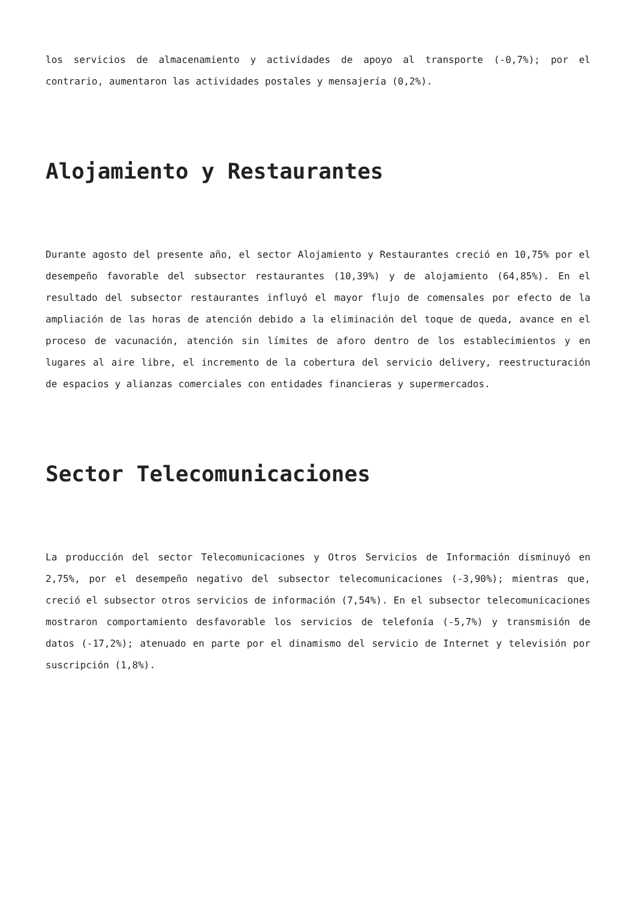los servicios de almacenamiento y actividades de apoyo al transporte (-0,7%); por el contrario, aumentaron las actividades postales y mensajería (0,2%).
Alojamiento y Restaurantes
Durante agosto del presente año, el sector Alojamiento y Restaurantes creció en 10,75% por el desempeño favorable del subsector restaurantes (10,39%) y de alojamiento (64,85%). En el resultado del subsector restaurantes influyó el mayor flujo de comensales por efecto de la ampliación de las horas de atención debido a la eliminación del toque de queda, avance en el proceso de vacunación, atención sin límites de aforo dentro de los establecimientos y en lugares al aire libre, el incremento de la cobertura del servicio delivery, reestructuración de espacios y alianzas comerciales con entidades financieras y supermercados.
Sector Telecomunicaciones
La producción del sector Telecomunicaciones y Otros Servicios de Información disminuyó en 2,75%, por el desempeño negativo del subsector telecomunicaciones (-3,90%); mientras que, creció el subsector otros servicios de información (7,54%). En el subsector telecomunicaciones mostraron comportamiento desfavorable los servicios de telefonía (-5,7%) y transmisión de datos (-17,2%); atenuado en parte por el dinamismo del servicio de Internet y televisión por suscripción (1,8%).